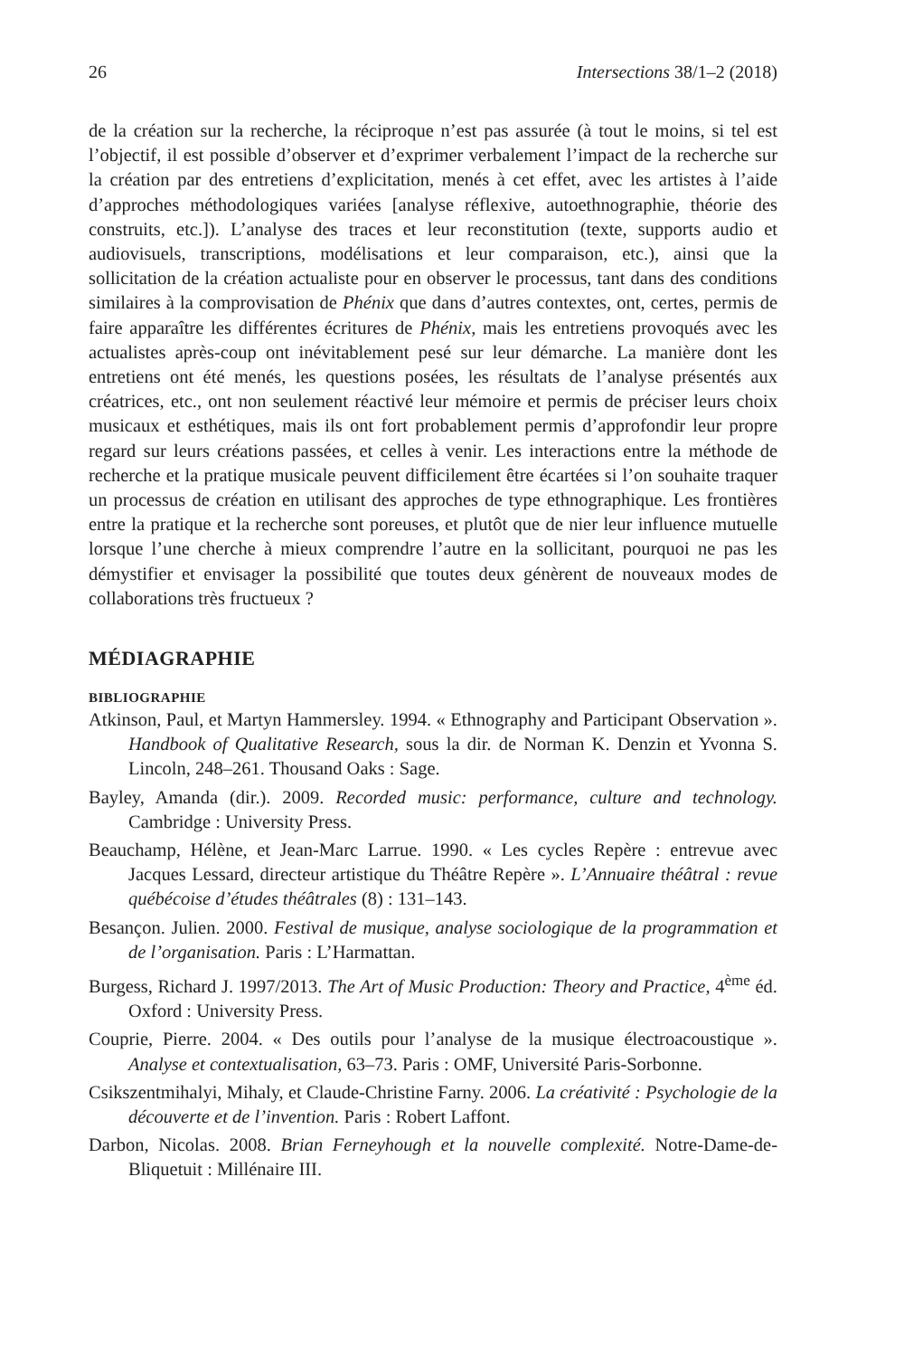26 Intersections 38/1–2 (2018)
de la création sur la recherche, la réciproque n’est pas assurée (à tout le moins, si tel est l’objectif, il est possible d’observer et d’exprimer verbalement l’impact de la recherche sur la création par des entretiens d’explicitation, menés à cet effet, avec les artistes à l’aide d’approches méthodologiques variées [analyse réflexive, autoethnographie, théorie des construits, etc.]). L’analyse des traces et leur reconstitution (texte, supports audio et audiovisuels, transcriptions, modélisations et leur comparaison, etc.), ainsi que la sollicitation de la création actualiste pour en observer le processus, tant dans des conditions similaires à la comprovisation de Phénix que dans d’autres contextes, ont, certes, permis de faire apparaître les différentes écritures de Phénix, mais les entretiens provoqués avec les actualistes après-coup ont inévitablement pesé sur leur démarche. La manière dont les entretiens ont été menés, les questions posées, les résultats de l’analyse présentés aux créatrices, etc., ont non seulement réactivé leur mémoire et permis de préciser leurs choix musicaux et esthétiques, mais ils ont fort probablement permis d’approfondir leur propre regard sur leurs créations passées, et celles à venir. Les interactions entre la méthode de recherche et la pratique musicale peuvent difficilement être écartées si l’on souhaite traquer un processus de création en utilisant des approches de type ethnographique. Les frontières entre la pratique et la recherche sont poreuses, et plutôt que de nier leur influence mutuelle lorsque l’une cherche à mieux comprendre l’autre en la sollicitant, pourquoi ne pas les démystifier et envisager la possibilité que toutes deux génèrent de nouveaux modes de collaborations très fructueux ?
MÉDIAGRAPHIE
BIBLIOGRAPHIE
Atkinson, Paul, et Martyn Hammersley. 1994. « Ethnography and Participant Observation ». Handbook of Qualitative Research, sous la dir. de Norman K. Denzin et Yvonna S. Lincoln, 248–261. Thousand Oaks : Sage.
Bayley, Amanda (dir.). 2009. Recorded music: performance, culture and technology. Cambridge : University Press.
Beauchamp, Hélène, et Jean-Marc Larrue. 1990. « Les cycles Repère : entrevue avec Jacques Lessard, directeur artistique du Théâtre Repère ». L’Annuaire théâtral : revue québécoise d’études théâtrales (8) : 131–143.
Besançon. Julien. 2000. Festival de musique, analyse sociologique de la programmation et de l’organisation. Paris : L’Harmattan.
Burgess, Richard J. 1997/2013. The Art of Music Production: Theory and Practice, 4<sup>ème</sup> éd. Oxford : University Press.
Couprie, Pierre. 2004. « Des outils pour l’analyse de la musique électroacoustique ». Analyse et contextualisation, 63–73. Paris : OMF, Université Paris-Sorbonne.
Csikszentmihalyi, Mihaly, et Claude-Christine Farny. 2006. La créativité : Psychologie de la découverte et de l’invention. Paris : Robert Laffont.
Darbon, Nicolas. 2008. Brian Ferneyhough et la nouvelle complexité. Notre-Dame-de-Bliquetuit : Millénaire III.